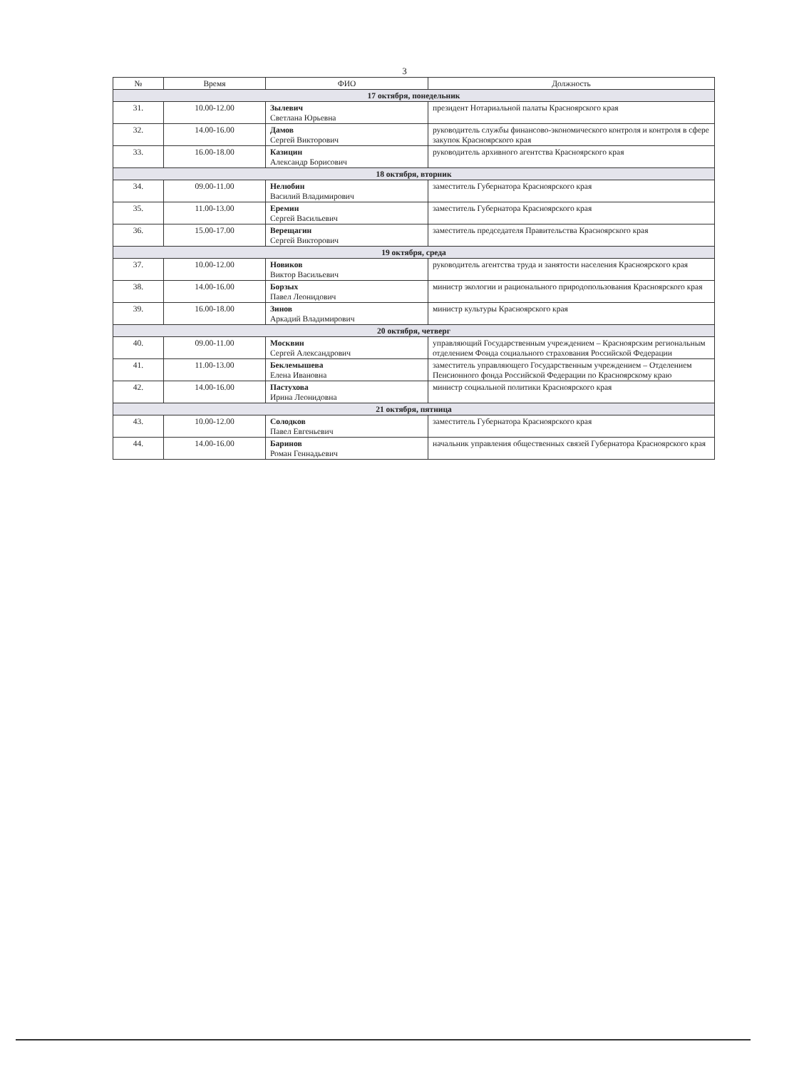3
| № | Время | ФИО | Должность |
| --- | --- | --- | --- |
| 17 октября, понедельник | | | |
| 31. | 10.00-12.00 | Зылевич Светлана Юрьевна | президент Нотариальной палаты Красноярского края |
| 32. | 14.00-16.00 | Дамов Сергей Викторович | руководитель службы финансово-экономического контроля и контроля в сфере закупок Красноярского края |
| 33. | 16.00-18.00 | Казицин Александр Борисович | руководитель архивного агентства Красноярского края |
| 18 октября, вторник | | | |
| 34. | 09.00-11.00 | Нелюбин Василий Владимирович | заместитель Губернатора Красноярского края |
| 35. | 11.00-13.00 | Еремин Сергей Васильевич | заместитель Губернатора Красноярского края |
| 36. | 15.00-17.00 | Верещагин Сергей Викторович | заместитель председателя Правительства Красноярского края |
| 19 октября, среда | | | |
| 37. | 10.00-12.00 | Новиков Виктор Васильевич | руководитель агентства труда и занятости населения Красноярского края |
| 38. | 14.00-16.00 | Борзых Павел Леонидович | министр экологии и рационального природопользования Красноярского края |
| 39. | 16.00-18.00 | Зинов Аркадий Владимирович | министр культуры Красноярского края |
| 20 октября, четверг | | | |
| 40. | 09.00-11.00 | Москвин Сергей Александрович | управляющий Государственным учреждением – Красноярским региональным отделением Фонда социального страхования Российской Федерации |
| 41. | 11.00-13.00 | Беклемышева Елена Ивановна | заместитель управляющего Государственным учреждением – Отделением Пенсионного фонда Российской Федерации по Красноярскому краю |
| 42. | 14.00-16.00 | Пастухова Ирина Леонидовна | министр социальной политики Красноярского края |
| 21 октября, пятница | | | |
| 43. | 10.00-12.00 | Солодков Павел Евгеньевич | заместитель Губернатора Красноярского края |
| 44. | 14.00-16.00 | Баринов Роман Геннадьевич | начальник управления общественных связей Губернатора Красноярского края |